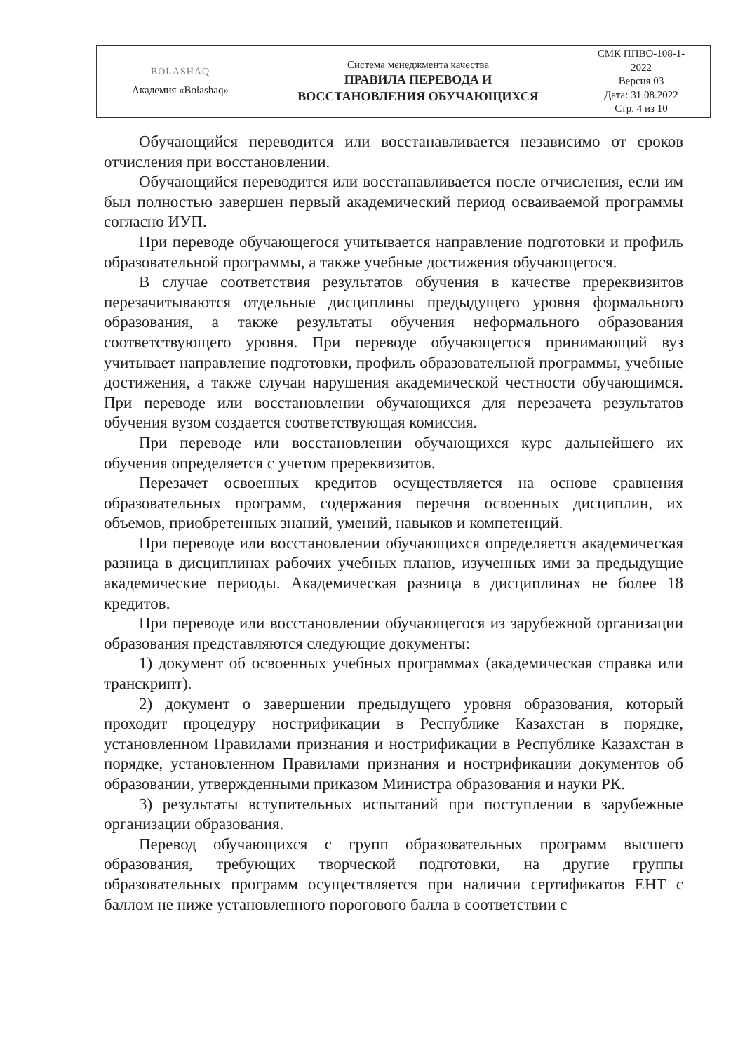| BOLASHAQ Академия «Bolashaq» | Система менеджмента качества ПРАВИЛА ПЕРЕВОДА И ВОССТАНОВЛЕНИЯ ОБУЧАЮЩИХСЯ | СМК ППВО-108-1- 2022 Версия 03 Дата: 31.08.2022 Стр. 4 из 10 |
Обучающийся переводится или восстанавливается независимо от сроков отчисления при восстановлении.
Обучающийся переводится или восстанавливается после отчисления, если им был полностью завершен первый академический период осваиваемой программы согласно ИУП.
При переводе обучающегося учитывается направление подготовки и профиль образовательной программы, а также учебные достижения обучающегося.
В случае соответствия результатов обучения в качестве пререквизитов перезачитываются отдельные дисциплины предыдущего уровня формального образования, а также результаты обучения неформального образования соответствующего уровня. При переводе обучающегося принимающий вуз учитывает направление подготовки, профиль образовательной программы, учебные достижения, а также случаи нарушения академической честности обучающимся. При переводе или восстановлении обучающихся для перезачета результатов обучения вузом создается соответствующая комиссия.
При переводе или восстановлении обучающихся курс дальнейшего их обучения определяется с учетом пререквизитов.
Перезачет освоенных кредитов осуществляется на основе сравнения образовательных программ, содержания перечня освоенных дисциплин, их объемов, приобретенных знаний, умений, навыков и компетенций.
При переводе или восстановлении обучающихся определяется академическая разница в дисциплинах рабочих учебных планов, изученных ими за предыдущие академические периоды. Академическая разница в дисциплинах не более 18 кредитов.
При переводе или восстановлении обучающегося из зарубежной организации образования представляются следующие документы:
1) документ об освоенных учебных программах (академическая справка или транскрипт).
2) документ о завершении предыдущего уровня образования, который проходит процедуру нострификации в Республике Казахстан в порядке, установленном Правилами признания и нострификации в Республике Казахстан в порядке, установленном Правилами признания и нострификации документов об образовании, утвержденными приказом Министра образования и науки РК.
3) результаты вступительных испытаний при поступлении в зарубежные организации образования.
Перевод обучающихся с групп образовательных программ высшего образования, требующих творческой подготовки, на другие группы образовательных программ осуществляется при наличии сертификатов ЕНТ с баллом не ниже установленного порогового балла в соответствии с